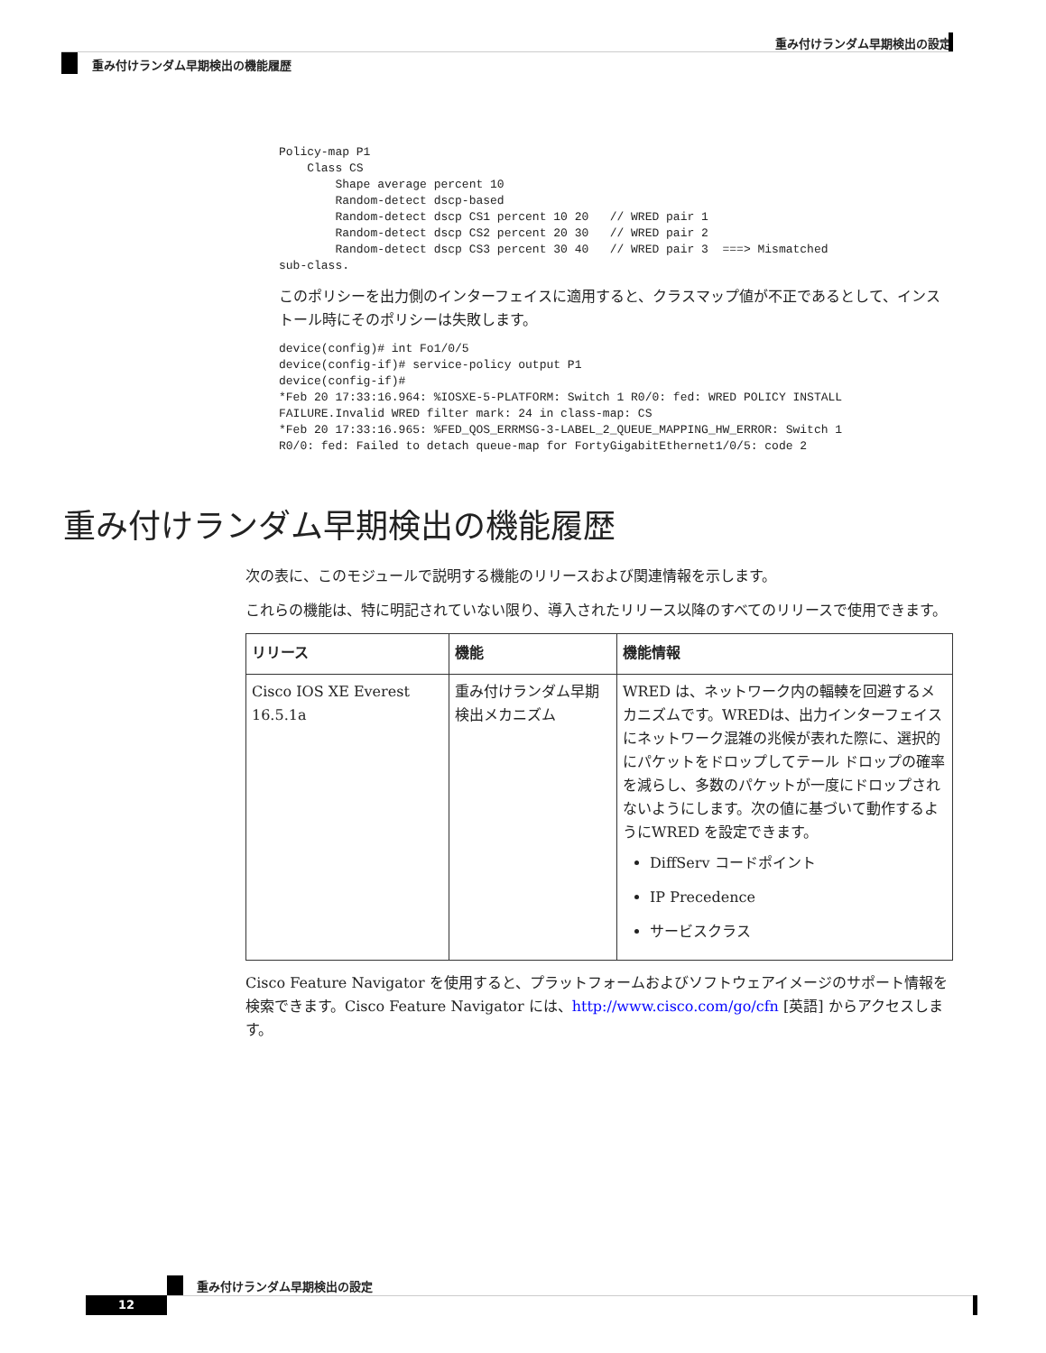重み付けランダム早期検出の設定
重み付けランダム早期検出の機能履歴
Policy-map P1
    Class CS
        Shape average percent 10
        Random-detect dscp-based
        Random-detect dscp CS1 percent 10 20   // WRED pair 1
        Random-detect dscp CS2 percent 20 30   // WRED pair 2
        Random-detect dscp CS3 percent 30 40   // WRED pair 3  ===> Mismatched
sub-class.
このポリシーを出力側のインターフェイスに適用すると、クラスマップ値が不正であるとして、インストール時にそのポリシーは失敗します。
device(config)# int Fo1/0/5
device(config-if)# service-policy output P1
device(config-if)#
*Feb 20 17:33:16.964: %IOSXE-5-PLATFORM: Switch 1 R0/0: fed: WRED POLICY INSTALL
FAILURE.Invalid WRED filter mark: 24 in class-map: CS
*Feb 20 17:33:16.965: %FED_QOS_ERRMSG-3-LABEL_2_QUEUE_MAPPING_HW_ERROR: Switch 1
R0/0: fed: Failed to detach queue-map for FortyGigabitEthernet1/0/5: code 2
重み付けランダム早期検出の機能履歴
次の表に、このモジュールで説明する機能のリリースおよび関連情報を示します。
これらの機能は、特に明記されていない限り、導入されたリリース以降のすべてのリリースで使用できます。
| リリース | 機能 | 機能情報 |
| --- | --- | --- |
| Cisco IOS XE Everest 16.5.1a | 重み付けランダム早期検出メカニズム | WRED は、ネットワーク内の輻輳を回避するメカニズムです。WREDは、出力インターフェイスにネットワーク混雑の兆候が表れた際に、選択的にパケットをドロップしてテール ドロップの確率を減らし、多数のパケットが一度にドロップされないようにします。次の値に基づいて動作するようにWRED を設定できます。 DiffServ コードポイント IP Precedence サービスクラス |
Cisco Feature Navigator を使用すると、プラットフォームおよびソフトウェアイメージのサポート情報を検索できます。Cisco Feature Navigator には、http://www.cisco.com/go/cfn [英語] からアクセスします。
重み付けランダム早期検出の設定
12